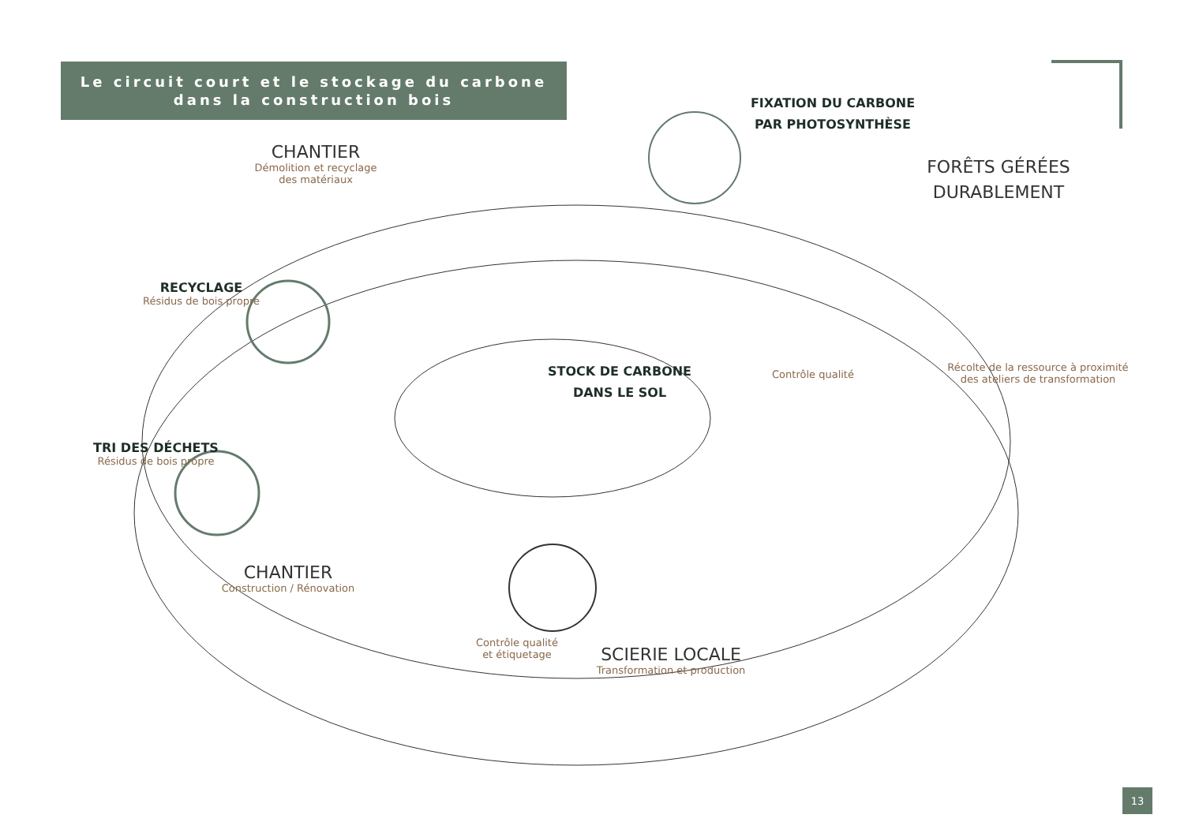Le circuit court et le stockage du carbone
dans la construction bois
CHANTIER
Démolition et recyclage
des matériaux
FIXATION DU CARBONE
PAR PHOTOSYNTHÈSE
FORÊTS GÉRÉES
DURABLEMENT
RECYCLAGE
Résidus de bois propre
STOCK DE CARBONE
DANS LE SOL
Contrôle qualité
Récolte de la ressource à proximité
des ateliers de transformation
TRI DES DÉCHETS
Résidus de bois propre
CHANTIER
Construction / Rénovation
Contrôle qualité
et étiquetage
SCIERIE LOCALE
Transformation et production
13